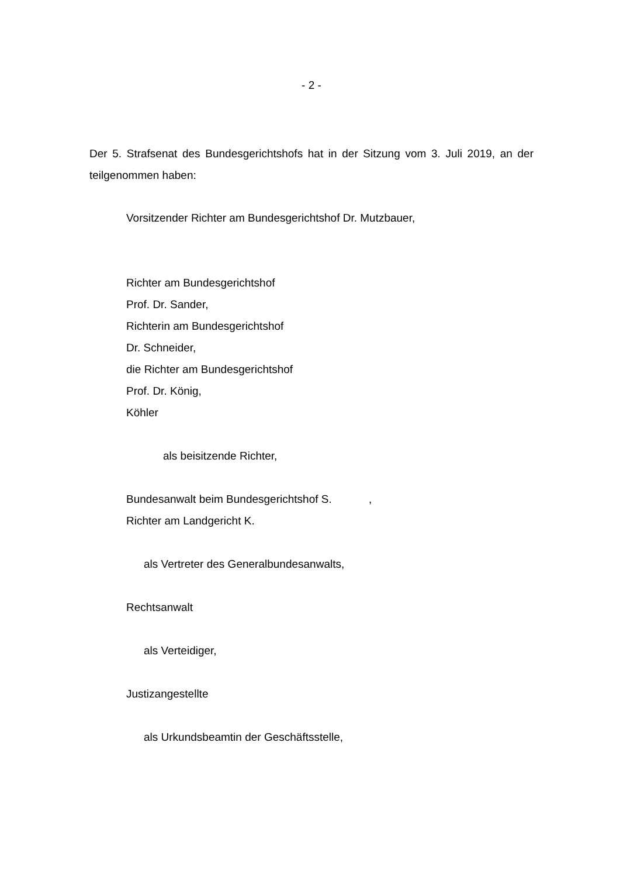- 2 -
Der 5. Strafsenat des Bundesgerichtshofs hat in der Sitzung vom 3. Juli 2019, an der teilgenommen haben:
Vorsitzender Richter am Bundesgerichtshof Dr. Mutzbauer,
Richter am Bundesgerichtshof
Prof. Dr. Sander,
Richterin am Bundesgerichtshof
Dr. Schneider,
die Richter am Bundesgerichtshof
Prof. Dr. König,
Köhler
als beisitzende Richter,
Bundesanwalt beim Bundesgerichtshof S. ,
Richter am Landgericht K.
als Vertreter des Generalbundesanwalts,
Rechtsanwalt
als Verteidiger,
Justizangestellte
als Urkundsbeamtin der Geschäftsstelle,